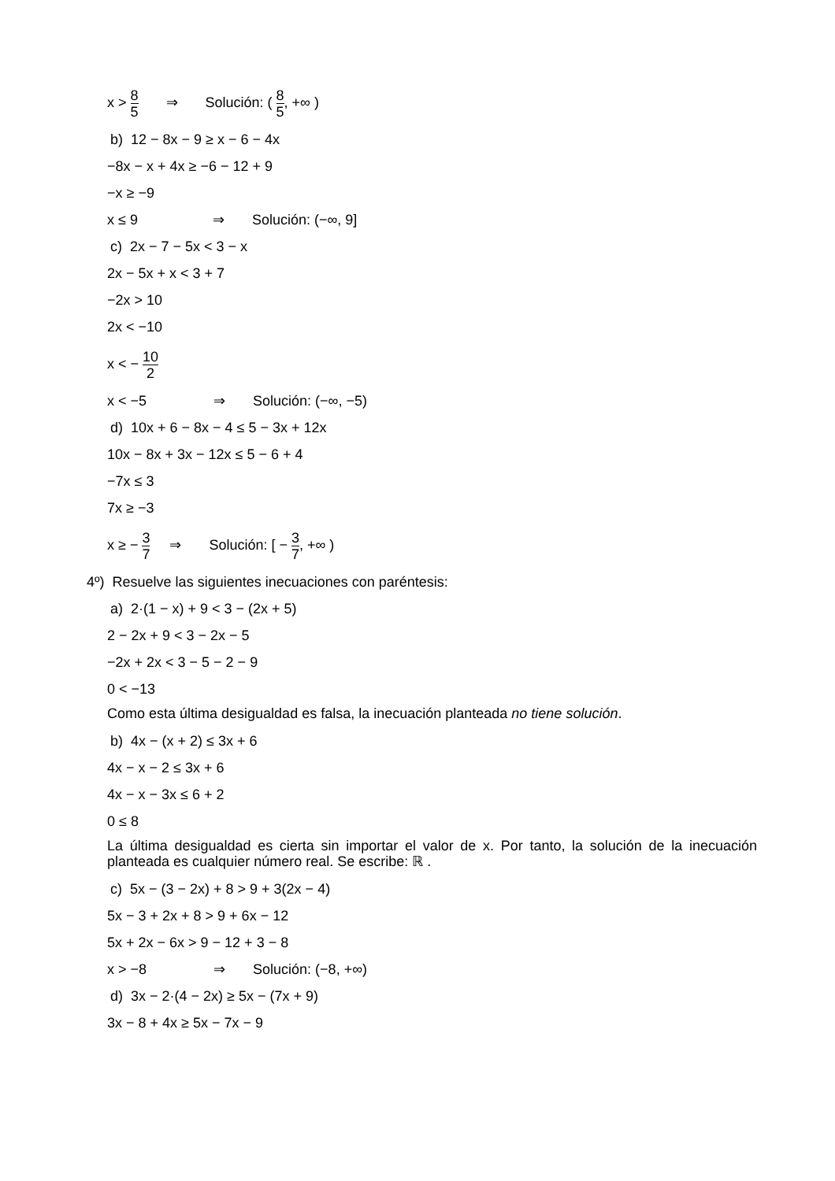x > 8 5 ⇒ Solución: ( 8 5, +∞ )
b) 12 − 8x − 9 ≥ x − 6 − 4x
−8x − x + 4x ≥ −6 − 12 + 9
−x ≥ −9
x ≤ 9 ⇒ Solución: (−∞, 9]
c) 2x − 7 − 5x < 3 − x
2x − 5x + x < 3 + 7
−2x > 10
2x < −10
x < − 10 2
x < −5 ⇒ Solución: (−∞, −5)
d) 10x + 6 − 8x − 4 ≤ 5 − 3x + 12x
10x − 8x + 3x − 12x ≤ 5 − 6 + 4
−7x ≤ 3
7x ≥ −3
x ≥ − 3 7 ⇒ Solución: [ − 3 7, +∞ )
4º) Resuelve las siguientes inecuaciones con paréntesis:
a) 2·(1 − x) + 9 < 3 − (2x + 5)
2 − 2x + 9 < 3 − 2x − 5
−2x + 2x < 3 − 5 − 2 − 9
0 < −13
Como esta última desigualdad es falsa, la inecuación planteada no tiene solución.
b) 4x − (x + 2) ≤ 3x + 6
4x − x − 2 ≤ 3x + 6
4x − x − 3x ≤ 6 + 2
0 ≤ 8
La última desigualdad es cierta sin importar el valor de x. Por tanto, la solución de la inecuación planteada es cualquier número real. Se escribe: ℝ .
c) 5x − (3 − 2x) + 8 > 9 + 3(2x − 4)
5x − 3 + 2x + 8 > 9 + 6x − 12
5x + 2x − 6x > 9 − 12 + 3 − 8
x > −8 ⇒ Solución: (−8, +∞)
d) 3x − 2·(4 − 2x) ≥ 5x − (7x + 9)
3x − 8 + 4x ≥ 5x − 7x − 9